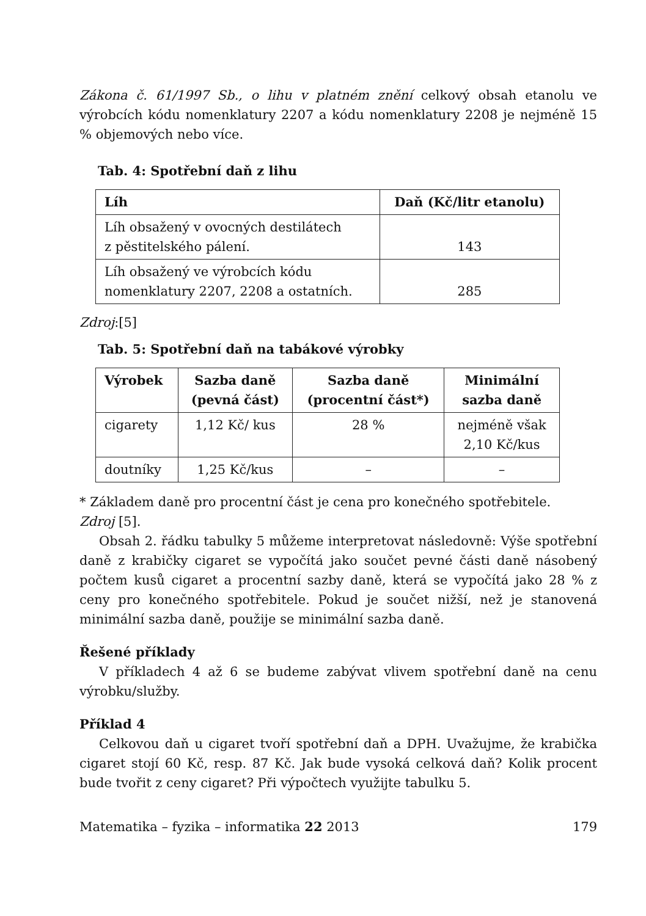Zákona č. 61/1997 Sb., o lihu v platném znění celkový obsah etanolu ve výrobcích kódu nomenklatury 2207 a kódu nomenklatury 2208 je nejméně 15 % objemových nebo více.
Tab. 4: Spotřební daň z lihu
| Líh | Daň (Kč/litr etanolu) |
| --- | --- |
| Líh obsažený v ovocných destilátech z pěstitelského pálení. | 143 |
| Líh obsažený ve výrobcích kódu nomenklatury 2207, 2208 a ostatních. | 285 |
Zdroj:[5]
Tab. 5: Spotřební daň na tabákové výrobky
| Výrobek | Sazba daně (pevná část) | Sazba daně (procentní část*) | Minimální sazba daně |
| --- | --- | --- | --- |
| cigarety | 1,12 Kč/ kus | 28 % | nejméně však 2,10 Kč/kus |
| doutníky | 1,25 Kč/kus | – | – |
* Základem daně pro procentní část je cena pro konečného spotřebitele.
Zdroj [5].
Obsah 2. řádku tabulky 5 můžeme interpretovat následovně: Výše spotřební daně z krabičky cigaret se vypočítá jako součet pevné části daně násobený počtem kusů cigaret a procentní sazby daně, která se vypočítá jako 28 % z ceny pro konečného spotřebitele. Pokud je součet nižší, než je stanovená minimální sazba daně, použije se minimální sazba daně.
Řešené příklady
V příkladech 4 až 6 se budeme zabývat vlivem spotřební daně na cenu výrobku/služby.
Příklad 4
Celkovou daň u cigaret tvoří spotřební daň a DPH. Uvažujme, že krabička cigaret stojí 60 Kč, resp. 87 Kč. Jak bude vysoká celková daň? Kolik procent bude tvořit z ceny cigaret? Při výpočtech využijte tabulku 5.
Matematika – fyzika – informatika 22 2013 179